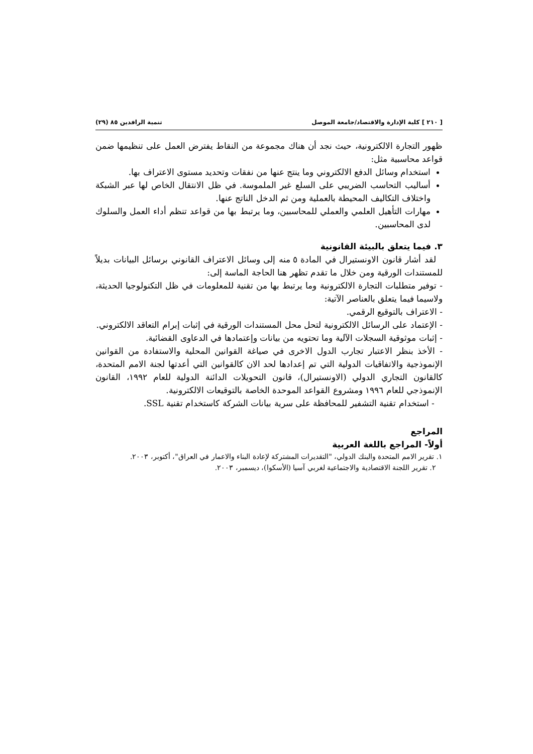[ ٢١٠ ] كلية الإدارة والاقتصاد/جامعة الموصل تنمية الرافدين ٨٥ (٢٩)
ظهور التجارة الالكترونية، حيث نجد أن هناك مجموعة من النقاط يفترض العمل على تنظيمها ضمن قواعد محاسبية مثل:
استخدام وسائل الدفع الالكتروني وما ينتج عنها من نفقات وتحديد مستوى الاعتراف بها.
أساليب التحاسب الضريبي على السلع غير الملموسة. في ظل الانتقال الخاص لها عبر الشبكة واختلاف التكاليف المحيطة بالعملية ومن ثم الدخل الناتج عنها.
مهارات التأهيل العلمي والعملي للمحاسبين، وما يرتبط بها من قواعد تنظم أداء العمل والسلوك لدى المحاسبين.
٣. فيما يتعلق بالبيئة القانونية
لقد أشار قانون الاونستيرال في المادة ٥ منه إلى وسائل الاعتراف القانوني برسائل البيانات بديلاً للمستندات الورقية ومن خلال ما تقدم تظهر هنا الحاجة الماسة إلى:
- توفير متطلبات التجارة الالكترونية وما يرتبط بها من تقنية للمعلومات في ظل التكنولوجيا الحديثة، ولاسيما فيما يتعلق بالعناصر الآتية:
- الاعتراف بالتوقيع الرقمي.
- الإعتماد على الرسائل الالكترونية لتحل محل المستندات الورقية في إثبات إبرام التعاقد الالكتروني.
- إثبات موثوقية السجلات الآلية وما تحتويه من بيانات وإعتمادها في الدعاوى القضائية.
- الأخذ بنظر الاعتبار تجارب الدول الاخرى في صياغة القوانين المحلية والاستفادة من القوانين الإنموذجية والاتفاقيات الدولية التي تم إعدادها لحد الان كالقوانين التي أعدتها لجنة الامم المتحدة، كالقانون التجاري الدولي (الاونستيرال)، قانون التحويلات الدائنة الدولية للعام ١٩٩٢، القانون الإنموذجي للعام ١٩٩٦ ومشروع القواعد الموحدة الخاصة بالتوقيعات الالكترونية.
- استخدام تقنية التشفير للمحافظة على سرية بيانات الشركة كاستخدام تقنية SSL.
المراجع
أولاً- المراجع باللغة العربية
١. تقرير الامم المتحدة والبنك الدولي، "التقديرات المشتركة لإعادة البناء والاعمار في العراق"، أكتوبر، ٢٠٠٣.
٢. تقرير اللجنة الاقتصادية والاجتماعية لغربي آسيا (الأسكوا)، ديسمبر، ٢٠٠٣.